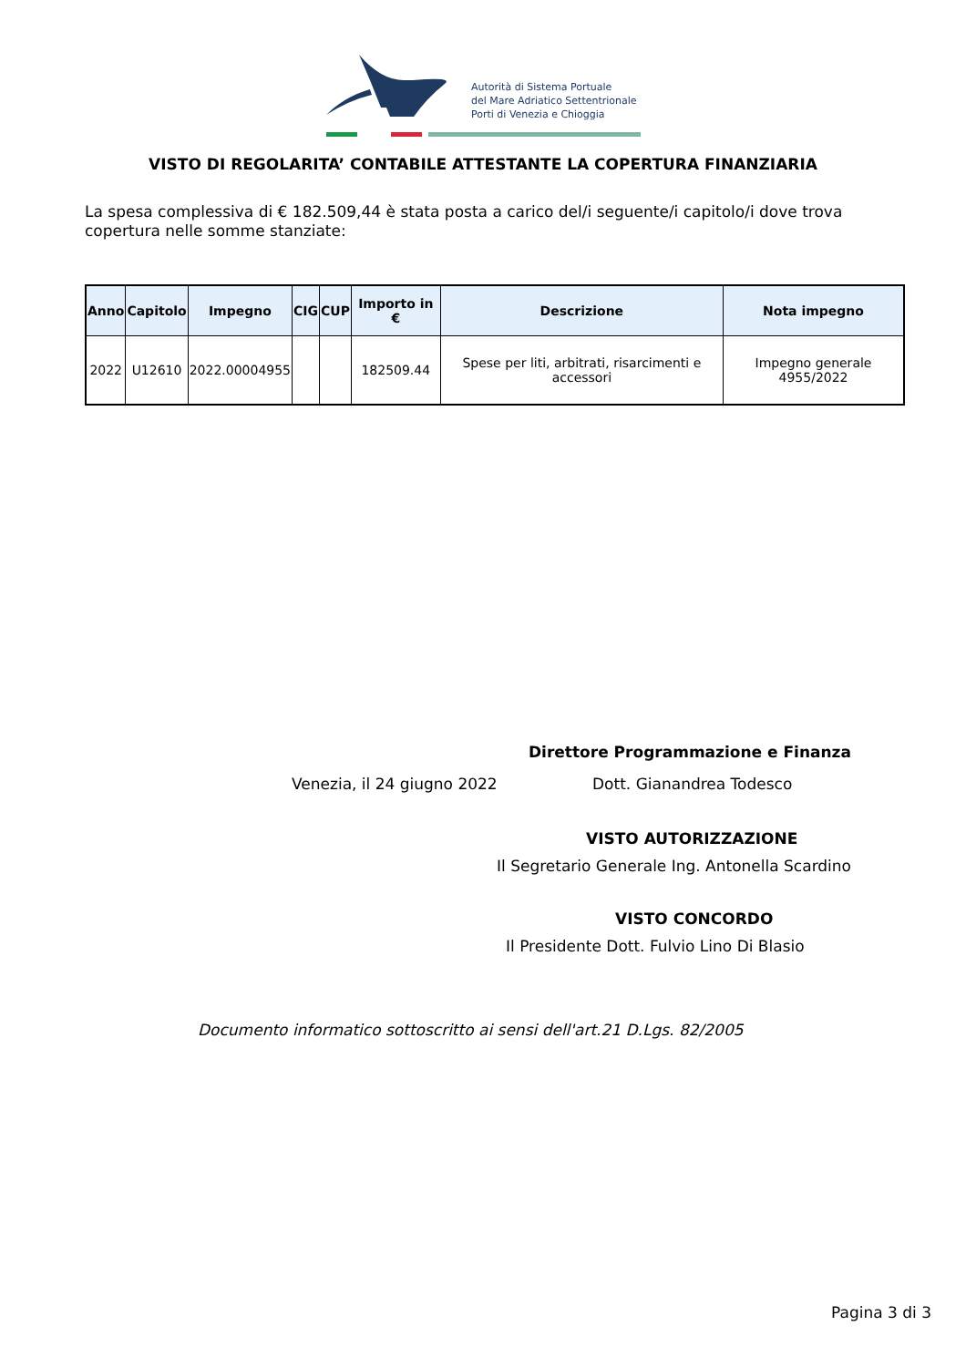Autorità di Sistema Portuale
del Mare Adriatico Settentrionale
Porti di Venezia e Chioggia
VISTO DI REGOLARITA’ CONTABILE ATTESTANTE LA COPERTURA FINANZIARIA
La spesa complessiva di € 182.509,44 è stata posta a carico del/i seguente/i capitolo/i dove trova copertura nelle somme stanziate:
| Anno | Capitolo | Impegno | CIG | CUP | Importo in € | Descrizione | Nota impegno |
| --- | --- | --- | --- | --- | --- | --- | --- |
| 2022 | U12610 | 2022.00004955 | | | 182509.44 | Spese per liti, arbitrati, risarcimenti e accessori | Impegno generale 4955/2022 |
Direttore Programmazione e Finanza
Venezia, il 24 giugno 2022 Dott. Gianandrea Todesco
VISTO AUTORIZZAZIONE
Il Segretario Generale Ing. Antonella Scardino
VISTO CONCORDO
Il Presidente Dott. Fulvio Lino Di Blasio
Documento informatico sottoscritto ai sensi dell'art.21 D.Lgs. 82/2005
Pagina 3 di 3